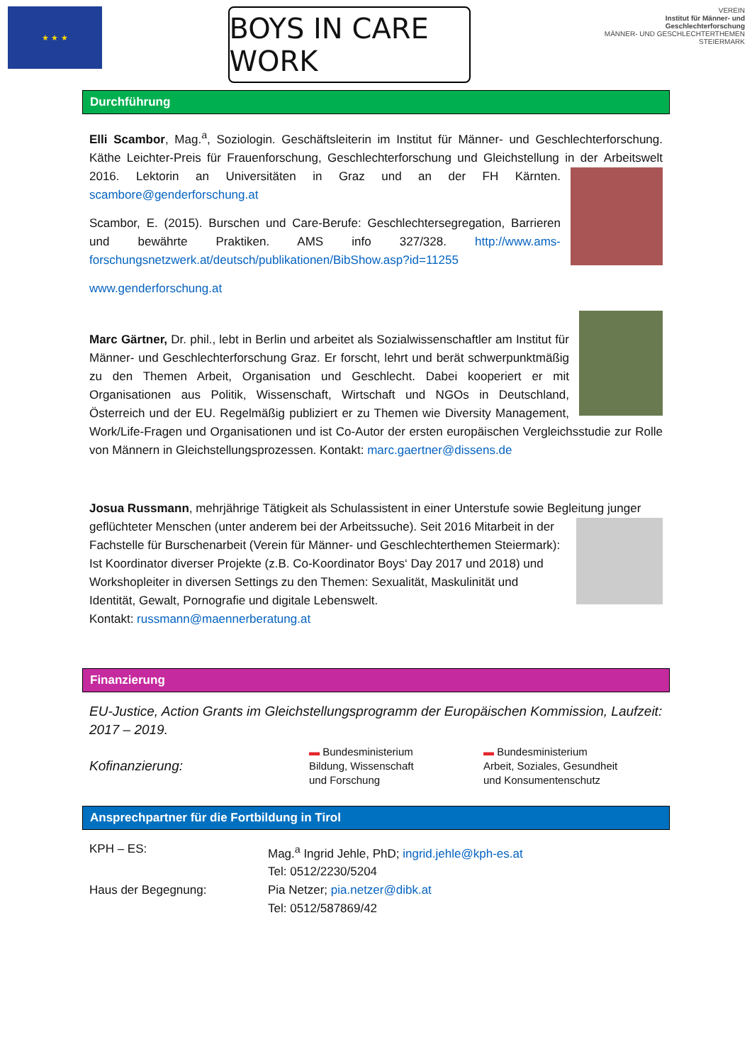★ ★ ★
BOYS IN CARE WORK
VEREIN
Institut für Männer- und Geschlechterforschung
MÄNNER- UND GESCHLECHTERTHEMEN STEIERMARK
Durchführung
Elli Scambor, Mag.<sup>a</sup>, Soziologin. Geschäftsleiterin im Institut für Männer- und Geschlechterforschung. Käthe Leichter-Preis für Frauenforschung, Geschlechterforschung und Gleichstellung in der Arbeitswelt 2016. Lektorin an Universitäten in Graz und an der FH Kärnten. scambore@genderforschung.at
Scambor, E. (2015). Burschen und Care-Berufe: Geschlechtersegregation, Barrieren und bewährte Praktiken. AMS info 327/328. http://www.ams-forschungsnetzwerk.at/deutsch/publikationen/BibShow.asp?id=11255
www.genderforschung.at
Marc Gärtner, Dr. phil., lebt in Berlin und arbeitet als Sozialwissenschaftler am Institut für Männer- und Geschlechterforschung Graz. Er forscht, lehrt und berät schwerpunktmäßig zu den Themen Arbeit, Organisation und Geschlecht. Dabei kooperiert er mit Organisationen aus Politik, Wissenschaft, Wirtschaft und NGOs in Deutschland, Österreich und der EU. Regelmäßig publiziert er zu Themen wie Diversity Management, Work/Life-Fragen und Organisationen und ist Co-Autor der ersten europäischen Vergleichsstudie zur Rolle von Männern in Gleichstellungsprozessen. Kontakt: marc.gaertner@dissens.de
Josua Russmann, mehrjährige Tätigkeit als Schulassistent in einer Unterstufe sowie Begleitung junger geflüchteter Menschen (unter anderem bei der Arbeitssuche). Seit 2016 Mitarbeit in der Fachstelle für Burschenarbeit (Verein für Männer- und Geschlechterthemen Steiermark): Ist Koordinator diverser Projekte (z.B. Co-Koordinator Boys‘ Day 2017 und 2018) und Workshopleiter in diversen Settings zu den Themen: Sexualität, Maskulinität und Identität, Gewalt, Pornografie und digitale Lebenswelt.
Kontakt: russmann@maennerberatung.at
Finanzierung
EU-Justice, Action Grants im Gleichstellungsprogramm der Europäischen Kommission, Laufzeit: 2017 – 2019.
Kofinanzierung:
▬ Bundesministerium
Bildung, Wissenschaft
und Forschung
▬ Bundesministerium
Arbeit, Soziales, Gesundheit
und Konsumentenschutz
Ansprechpartner für die Fortbildung in Tirol
KPH – ES: Mag.<sup>a</sup> Ingrid Jehle, PhD; ingrid.jehle@kph-es.at
Tel: 0512/2230/5204
Haus der Begegnung: Pia Netzer; pia.netzer@dibk.at
Tel: 0512/587869/42